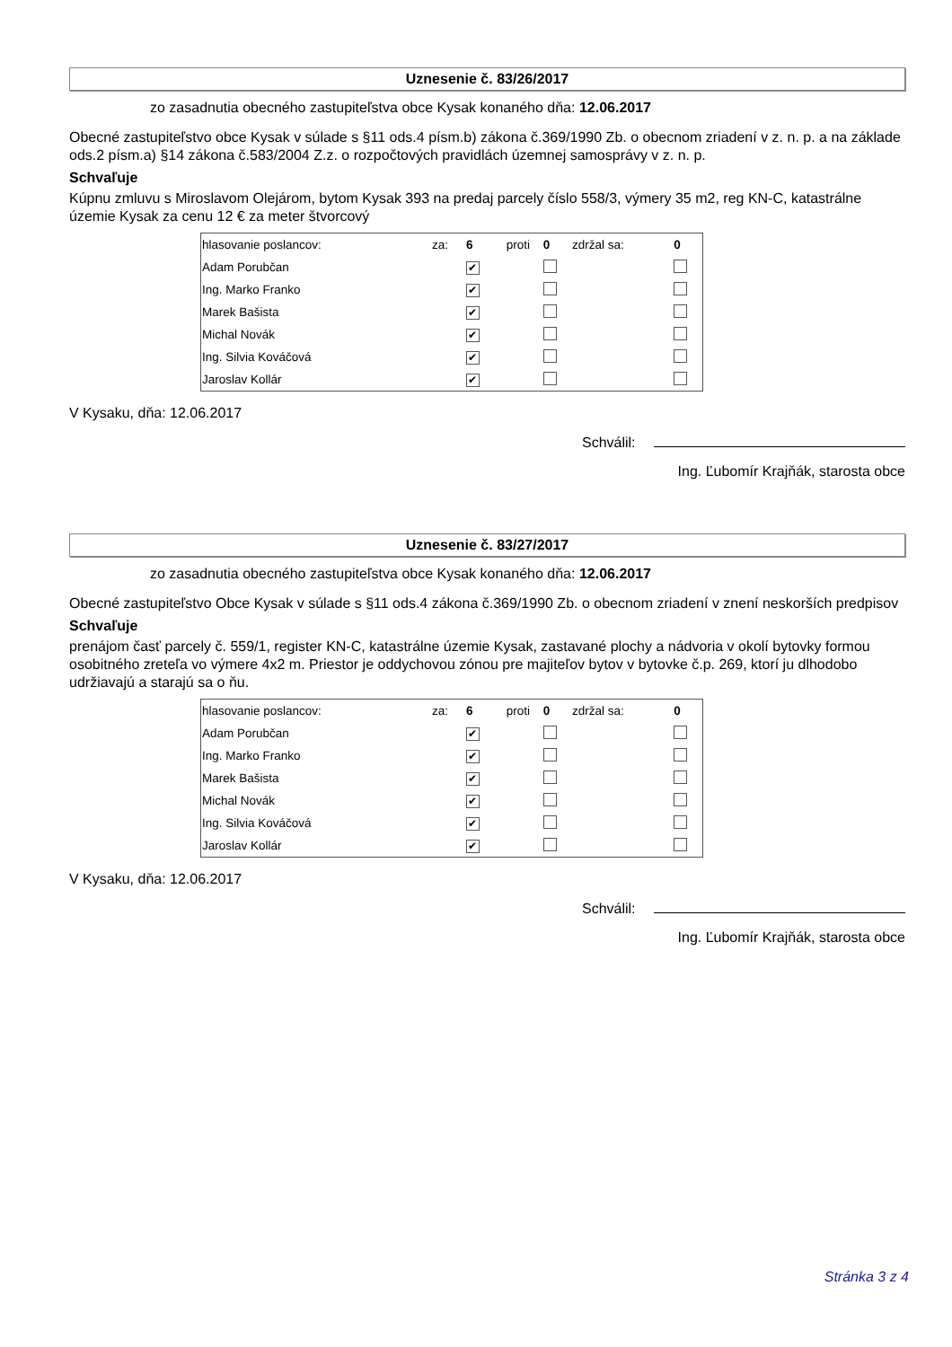Uznesenie č. 83/26/2017
zo zasadnutia obecného zastupiteľstva obce Kysak konaného dňa: 12.06.2017
Obecné zastupiteľstvo obce Kysak v súlade s §11 ods.4 písm.b) zákona č.369/1990 Zb. o obecnom zriadení v z. n. p. a na základe ods.2 písm.a) §14 zákona č.583/2004 Z.z. o rozpočtových pravidlách územnej samosprávy v z. n. p.
Schvaľuje
Kúpnu zmluvu s Miroslavom Olejárom, bytom Kysak 393 na predaj parcely číslo 558/3, výmery 35 m2, reg KN-C, katastrálne územie Kysak za cenu 12 € za meter štvorcový
| hlasovanie poslancov: | za: | 6 | proti | 0 | zdržal sa: | 0 |
| --- | --- | --- | --- | --- | --- | --- |
| Adam Porubčan | | ✔ | | | | |
| Ing. Marko Franko | | ✔ | | | | |
| Marek Bašista | | ✔ | | | | |
| Michal Novák | | ✔ | | | | |
| Ing. Silvia Kováčová | | ✔ | | | | |
| Jaroslav Kollár | | ✔ | | | | |
V Kysaku, dňa: 12.06.2017
Schválil:
Ing. Ľubomír Krajňák, starosta obce
Uznesenie č. 83/27/2017
zo zasadnutia obecného zastupiteľstva obce Kysak konaného dňa: 12.06.2017
Obecné zastupiteľstvo Obce Kysak v súlade s §11 ods.4 zákona č.369/1990 Zb. o obecnom zriadení v znení neskorších predpisov
Schvaľuje
prenájom časť parcely č. 559/1, register KN-C, katastrálne územie Kysak, zastavané plochy a nádvoria v okolí bytovky formou osobitného zreteľa vo výmere 4x2 m. Priestor je oddychovou zónou pre majiteľov bytov v bytovke č.p. 269, ktorí ju dlhodobo udržiavajú a starajú sa o ňu.
| hlasovanie poslancov: | za: | 6 | proti | 0 | zdržal sa: | 0 |
| --- | --- | --- | --- | --- | --- | --- |
| Adam Porubčan | | ✔ | | | | |
| Ing. Marko Franko | | ✔ | | | | |
| Marek Bašista | | ✔ | | | | |
| Michal Novák | | ✔ | | | | |
| Ing. Silvia Kováčová | | ✔ | | | | |
| Jaroslav Kollár | | ✔ | | | | |
V Kysaku, dňa: 12.06.2017
Schválil:
Ing. Ľubomír Krajňák, starosta obce
Stránka 3 z 4